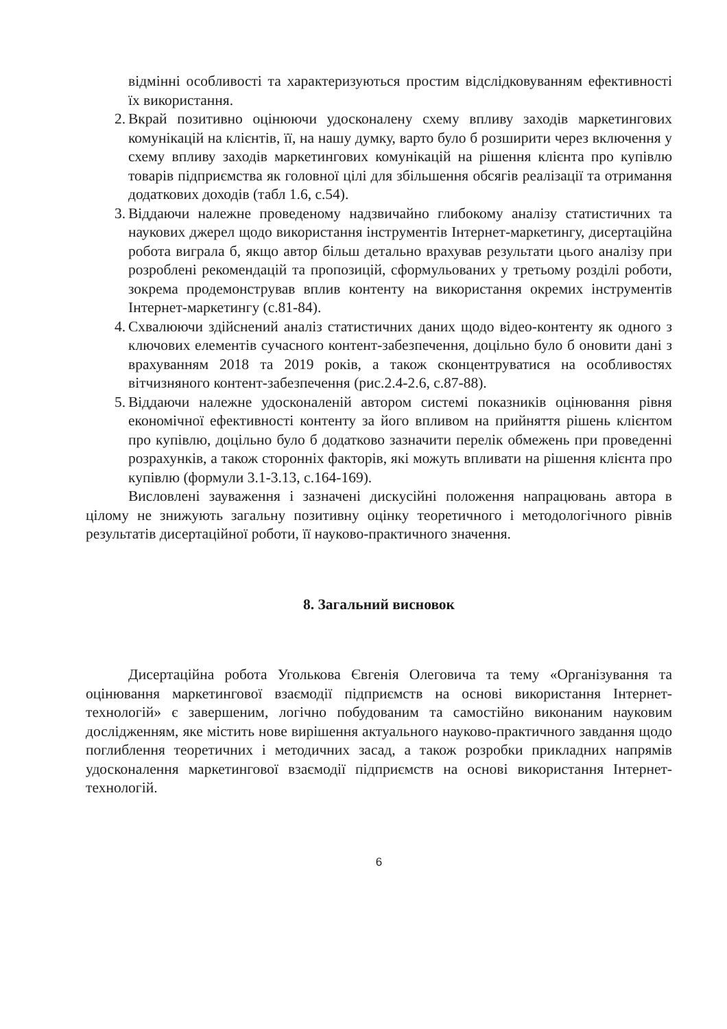відмінні особливості та характеризуються простим відслідковуванням ефективності їх використання.
2. Вкрай позитивно оцінюючи удосконалену схему впливу заходів маркетингових комунікацій на клієнтів, її, на нашу думку, варто було б розширити через включення у схему впливу заходів маркетингових комунікацій на рішення клієнта про купівлю товарів підприємства як головної цілі для збільшення обсягів реалізації та отримання додаткових доходів (табл 1.6, с.54).
3. Віддаючи належне проведеному надзвичайно глибокому аналізу статистичних та наукових джерел щодо використання інструментів Інтернет-маркетингу, дисертаційна робота виграла б, якщо автор більш детально врахував результати цього аналізу при розроблені рекомендацій та пропозицій, сформульованих у третьому розділі роботи, зокрема продемонстрував вплив контенту на використання окремих інструментів Інтернет-маркетингу (с.81-84).
4. Схвалюючи здійснений аналіз статистичних даних щодо відео-контенту як одного з ключових елементів сучасного контент-забезпечення, доцільно було б оновити дані з врахуванням 2018 та 2019 років, а також сконцентруватися на особливостях вітчизняного контент-забезпечення (рис.2.4-2.6, с.87-88).
5. Віддаючи належне удосконаленій автором системі показників оцінювання рівня економічної ефективності контенту за його впливом на прийняття рішень клієнтом про купівлю, доцільно було б додатково зазначити перелік обмежень при проведенні розрахунків, а також сторонніх факторів, які можуть впливати на рішення клієнта про купівлю (формули 3.1-3.13, с.164-169).
Висловлені зауваження і зазначені дискусійні положення напрацювань автора в цілому не знижують загальну позитивну оцінку теоретичного і методологічного рівнів результатів дисертаційної роботи, її науково-практичного значення.
8. Загальний висновок
Дисертаційна робота Уголькова Євгенія Олеговича та тему «Організування та оцінювання маркетингової взаємодії підприємств на основі використання Інтернет-технологій» є завершеним, логічно побудованим та самостійно виконаним науковим дослідженням, яке містить нове вирішення актуального науково-практичного завдання щодо поглиблення теоретичних і методичних засад, а також розробки прикладних напрямів удосконалення маркетингової взаємодії підприємств на основі використання Інтернет-технологій.
6